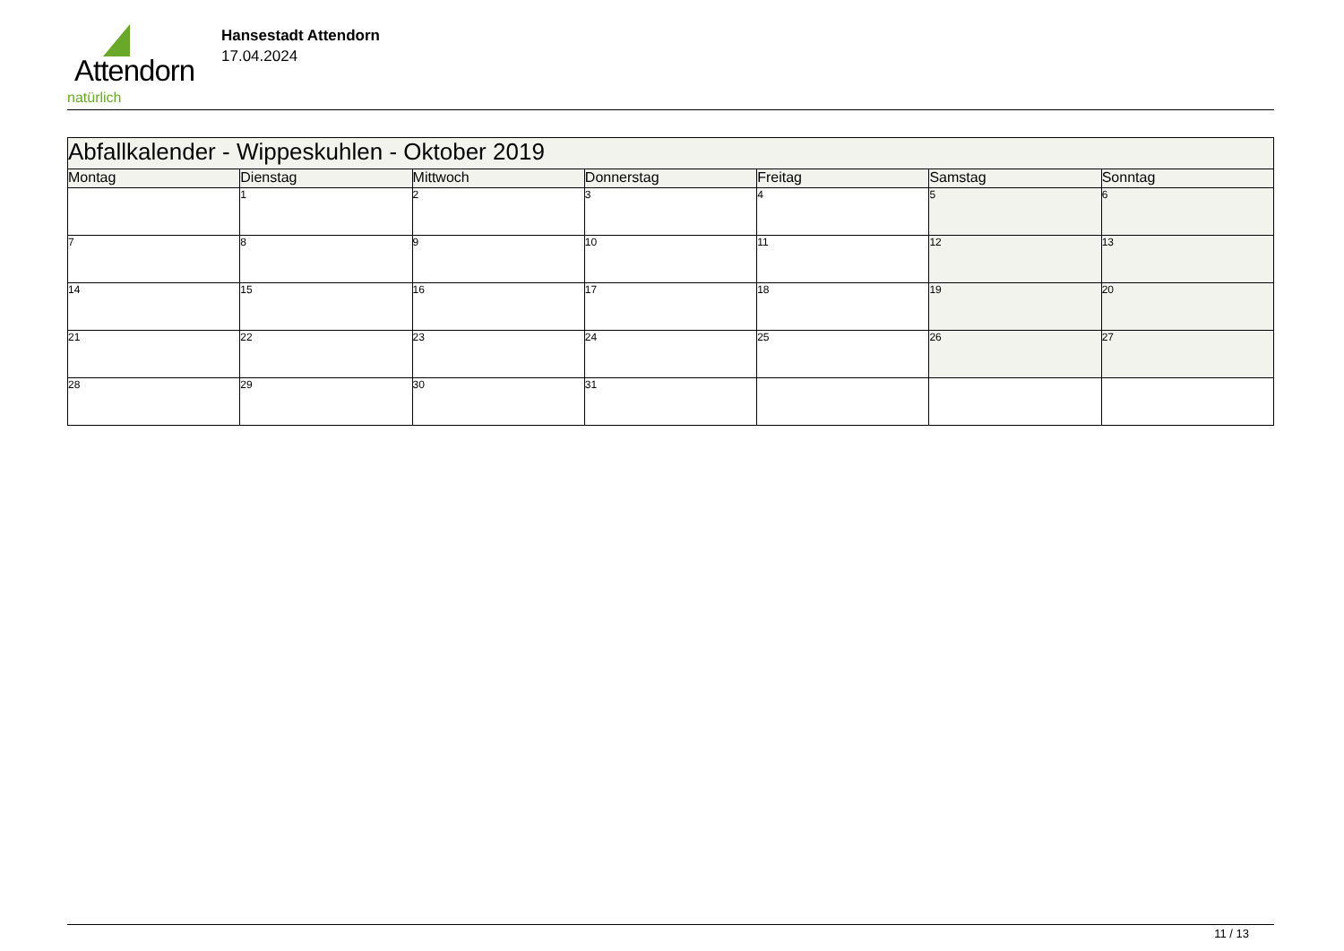Attendorn
natürlich
Hansestadt Attendorn
17.04.2024
| Abfallkalender - Wippeskuhlen - Oktober 2019 | | | | | | |
| --- | --- | --- | --- | --- | --- | --- |
| Montag | Dienstag | Mittwoch | Donnerstag | Freitag | Samstag | Sonntag |
| | 1 | 2 | 3 | 4 | 5 | 6 |
| 7 | 8 | 9 | 10 | 11 | 12 | 13 |
| 14 | 15 | 16 | 17 | 18 | 19 | 20 |
| 21 | 22 | 23 | 24 | 25 | 26 | 27 |
| 28 | 29 | 30 | 31 | | | |
11 / 13